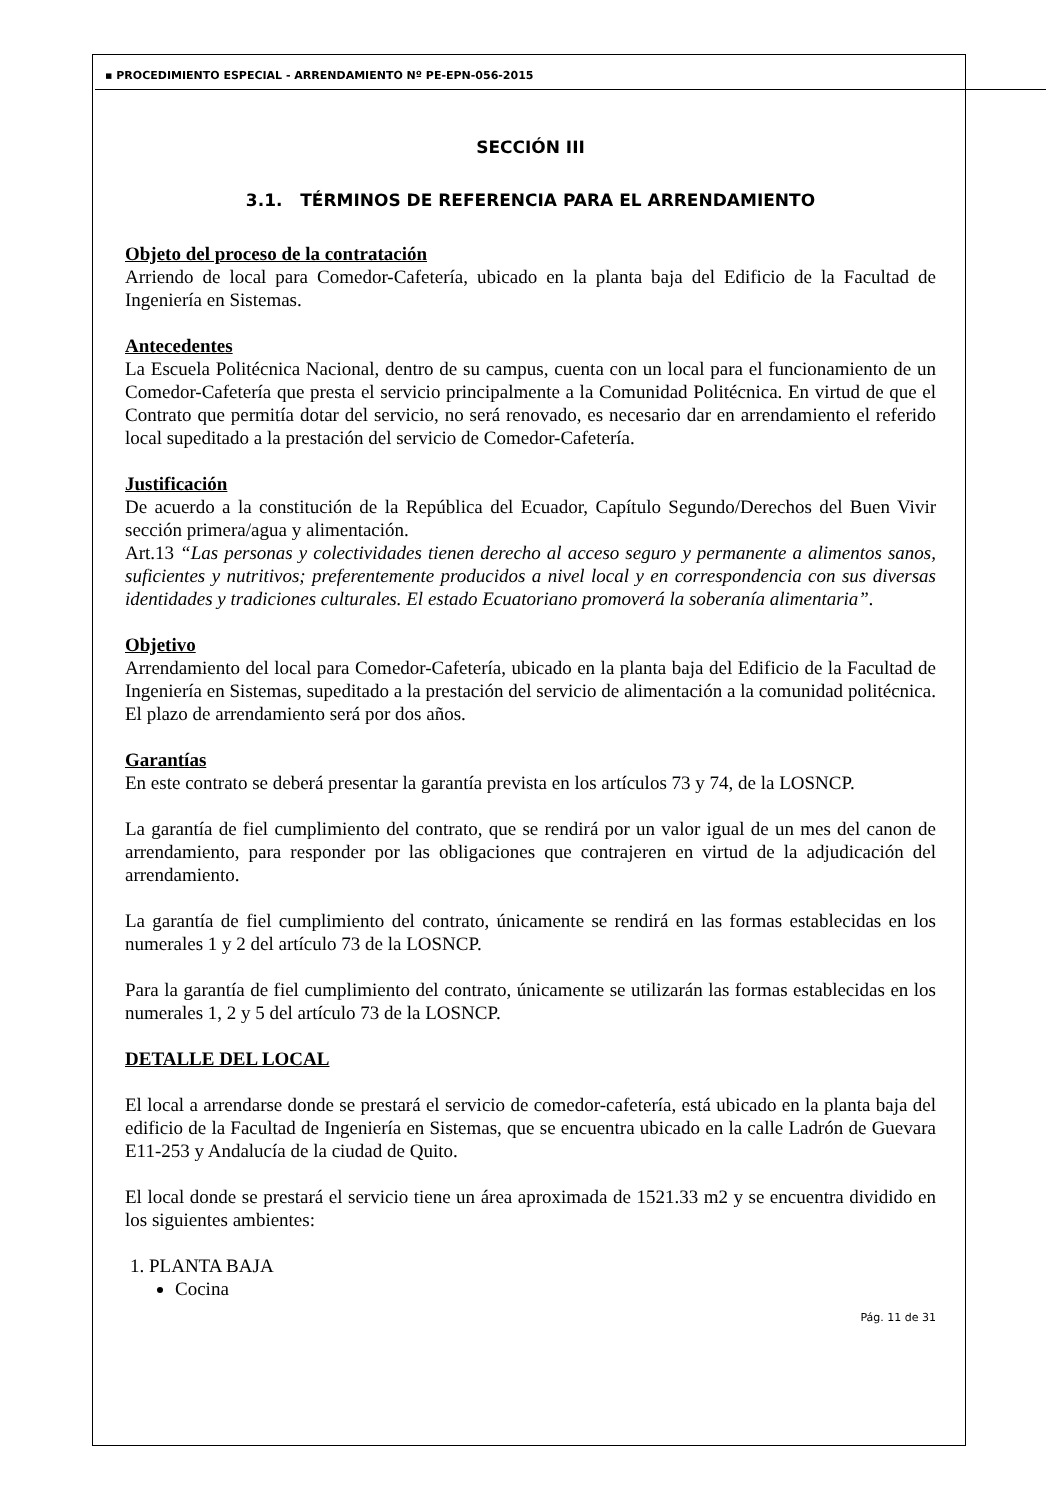▪ PROCEDIMIENTO ESPECIAL - ARRENDAMIENTO Nº PE-EPN-056-2015
SECCIÓN III
3.1. TÉRMINOS DE REFERENCIA PARA EL ARRENDAMIENTO
Objeto del proceso de la contratación
Arriendo de local para Comedor-Cafetería, ubicado en la planta baja del Edificio de la Facultad de Ingeniería en Sistemas.
Antecedentes
La Escuela Politécnica Nacional, dentro de su campus, cuenta con un local para el funcionamiento de un Comedor-Cafetería que presta el servicio principalmente a la Comunidad Politécnica. En virtud de que el Contrato que permitía dotar del servicio, no será renovado, es necesario dar en arrendamiento el referido local supeditado a la prestación del servicio de Comedor-Cafetería.
Justificación
De acuerdo a la constitución de la República del Ecuador, Capítulo Segundo/Derechos del Buen Vivir sección primera/agua y alimentación.
Art.13 “Las personas y colectividades tienen derecho al acceso seguro y permanente a alimentos sanos, suficientes y nutritivos; preferentemente producidos a nivel local y en correspondencia con sus diversas identidades y tradiciones culturales. El estado Ecuatoriano promoverá la soberanía alimentaria”.
Objetivo
Arrendamiento del local para Comedor-Cafetería, ubicado en la planta baja del Edificio de la Facultad de Ingeniería en Sistemas, supeditado a la prestación del servicio de alimentación a la comunidad politécnica. El plazo de arrendamiento será por dos años.
Garantías
En este contrato se deberá presentar la garantía prevista en los artículos 73 y 74, de la LOSNCP.
La garantía de fiel cumplimiento del contrato, que se rendirá por un valor igual de un mes del canon de arrendamiento, para responder por las obligaciones que contrajeren en virtud de la adjudicación del arrendamiento.
La garantía de fiel cumplimiento del contrato, únicamente se rendirá en las formas establecidas en los numerales 1 y 2 del artículo 73 de la LOSNCP.
Para la garantía de fiel cumplimiento del contrato, únicamente se utilizarán las formas establecidas en los numerales 1, 2 y 5 del artículo 73 de la LOSNCP.
DETALLE DEL LOCAL
El local a arrendarse donde se prestará el servicio de comedor-cafetería, está ubicado en la planta baja del edificio de la Facultad de Ingeniería en Sistemas, que se encuentra ubicado en la calle Ladrón de Guevara E11-253 y Andalucía de la ciudad de Quito.
El local donde se prestará el servicio tiene un área aproximada de 1521.33 m2 y se encuentra dividido en los siguientes ambientes:
1. PLANTA BAJA
Cocina
Pág. 11 de 31